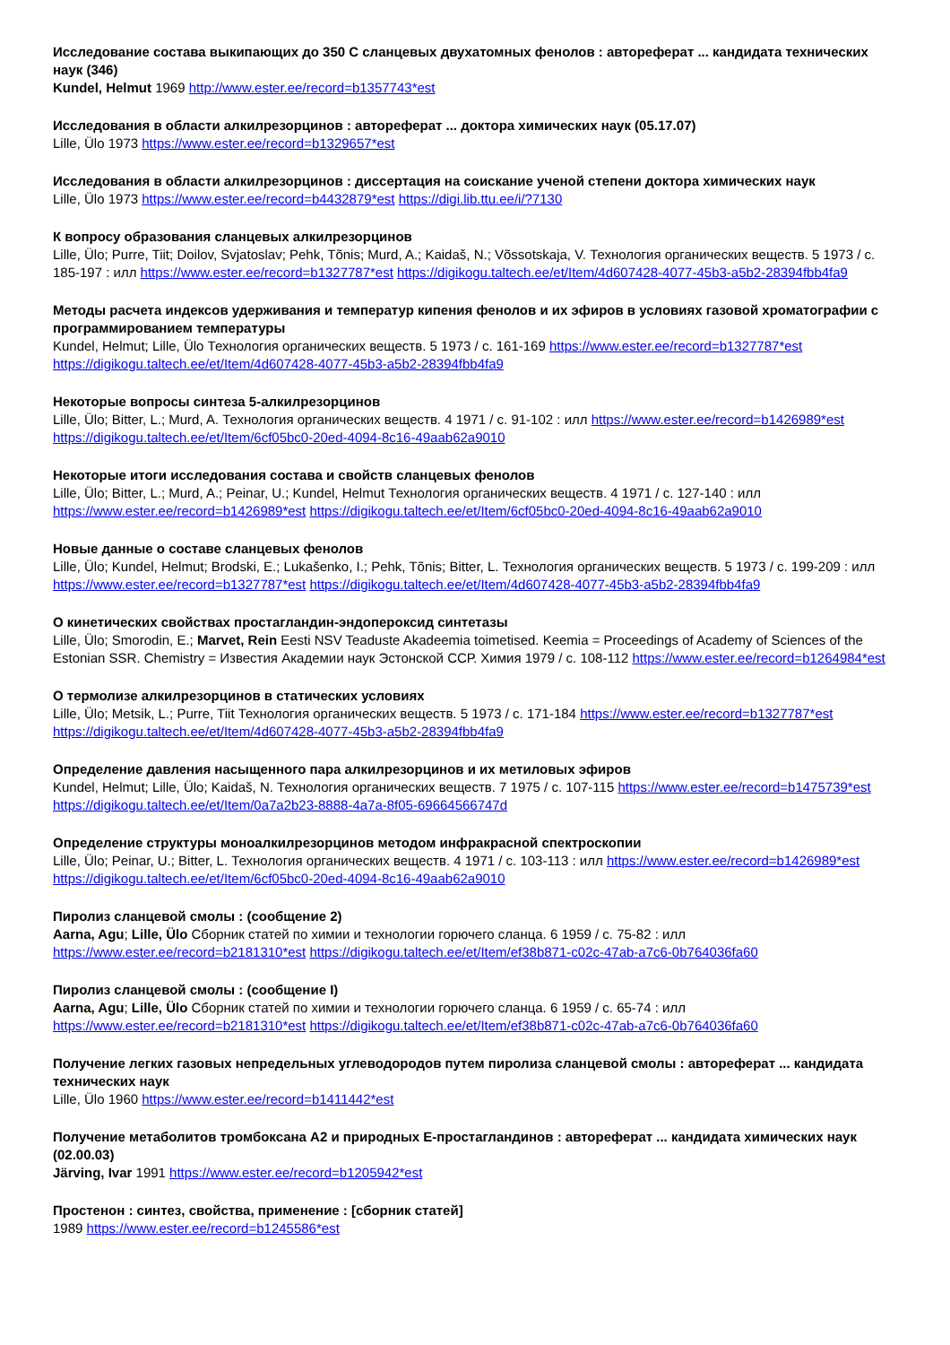Исследование состава выкипающих до 350 С сланцевых двухатомных фенолов : автореферат ... кандидата технических наук (346)
Kundel, Helmut 1969 http://www.ester.ee/record=b1357743*est
Исследования в области алкилрезорцинов : автореферат ... доктора химических наук (05.17.07)
Lille, Ülo 1973 https://www.ester.ee/record=b1329657*est
Исследования в области алкилрезорцинов : диссертация на соискание ученой степени доктора химических наук
Lille, Ülo 1973 https://www.ester.ee/record=b4432879*est https://digi.lib.ttu.ee/i/?7130
К вопросу образования сланцевых алкилрезорцинов
Lille, Ülo; Purre, Tiit; Doilov, Svjatoslav; Pehk, Tõnis; Murd, A.; Kaidaš, N.; Võssotskaja, V. Технология органических веществ. 5 1973 / с. 185-197 : илл https://www.ester.ee/record=b1327787*est https://digikogu.taltech.ee/et/Item/4d607428-4077-45b3-a5b2-28394fbb4fa9
Методы расчета индексов удерживания и температур кипения фенолов и их эфиров в условиях газовой хроматографии с программированием температуры
Kundel, Helmut; Lille, Ülo Технология органических веществ. 5 1973 / с. 161-169 https://www.ester.ee/record=b1327787*est https://digikogu.taltech.ee/et/Item/4d607428-4077-45b3-a5b2-28394fbb4fa9
Некоторые вопросы синтеза 5-алкилрезорцинов
Lille, Ülo; Bitter, L.; Murd, A. Технология органических веществ. 4 1971 / с. 91-102 : илл https://www.ester.ee/record=b1426989*est https://digikogu.taltech.ee/et/Item/6cf05bc0-20ed-4094-8c16-49aab62a9010
Некоторые итоги исследования состава и свойств сланцевых фенолов
Lille, Ülo; Bitter, L.; Murd, A.; Peinar, U.; Kundel, Helmut Технология органических веществ. 4 1971 / с. 127-140 : илл https://www.ester.ee/record=b1426989*est https://digikogu.taltech.ee/et/Item/6cf05bc0-20ed-4094-8c16-49aab62a9010
Новые данные о составе сланцевых фенолов
Lille, Ülo; Kundel, Helmut; Brodski, E.; Lukašenko, I.; Pehk, Tõnis; Bitter, L. Технология органических веществ. 5 1973 / с. 199-209 : илл https://www.ester.ee/record=b1327787*est https://digikogu.taltech.ee/et/Item/4d607428-4077-45b3-a5b2-28394fbb4fa9
О кинетических свойствах простагландин-эндопероксид синтетазы
Lille, Ülo; Smorodin, E.; Marvet, Rein Eesti NSV Teaduste Akadeemia toimetised. Keemia = Proceedings of Academy of Sciences of the Estonian SSR. Chemistry = Известия Академии наук Эстонской ССР. Химия 1979 / с. 108-112 https://www.ester.ee/record=b1264984*est
О термолизе алкилрезорцинов в статических условиях
Lille, Ülo; Metsik, L.; Purre, Tiit Технология органических веществ. 5 1973 / с. 171-184 https://www.ester.ee/record=b1327787*est https://digikogu.taltech.ee/et/Item/4d607428-4077-45b3-a5b2-28394fbb4fa9
Определение давления насыщенного пара алкилрезорцинов и их метиловых эфиров
Kundel, Helmut; Lille, Ülo; Kaidaš, N. Технология органических веществ. 7 1975 / с. 107-115 https://www.ester.ee/record=b1475739*est https://digikogu.taltech.ee/et/Item/0a7a2b23-8888-4a7a-8f05-69664566747d
Определение структуры моноалкилрезорцинов методом инфракрасной спектроскопии
Lille, Ülo; Peinar, U.; Bitter, L. Технология органических веществ. 4 1971 / с. 103-113 : илл https://www.ester.ee/record=b1426989*est https://digikogu.taltech.ee/et/Item/6cf05bc0-20ed-4094-8c16-49aab62a9010
Пиролиз сланцевой смолы : (сообщение 2)
Aarna, Agu; Lille, Ülo Сборник статей по химии и технологии горючего сланца. 6 1959 / с. 75-82 : илл https://www.ester.ee/record=b2181310*est https://digikogu.taltech.ee/et/Item/ef38b871-c02c-47ab-a7c6-0b764036fa60
Пиролиз сланцевой смолы : (сообщение I)
Aarna, Agu; Lille, Ülo Сборник статей по химии и технологии горючего сланца. 6 1959 / с. 65-74 : илл https://www.ester.ee/record=b2181310*est https://digikogu.taltech.ee/et/Item/ef38b871-c02c-47ab-a7c6-0b764036fa60
Получение легких газовых непредельных углеводородов путем пиролиза сланцевой смолы : автореферат ... кандидата технических наук
Lille, Ülo 1960 https://www.ester.ee/record=b1411442*est
Получение метаболитов тромбоксана А2 и природных Е-простагландинов : автореферат ... кандидата химических наук (02.00.03)
Järving, Ivar 1991 https://www.ester.ee/record=b1205942*est
Простенон : синтез, свойства, применение : [сборник статей]
1989 https://www.ester.ee/record=b1245586*est